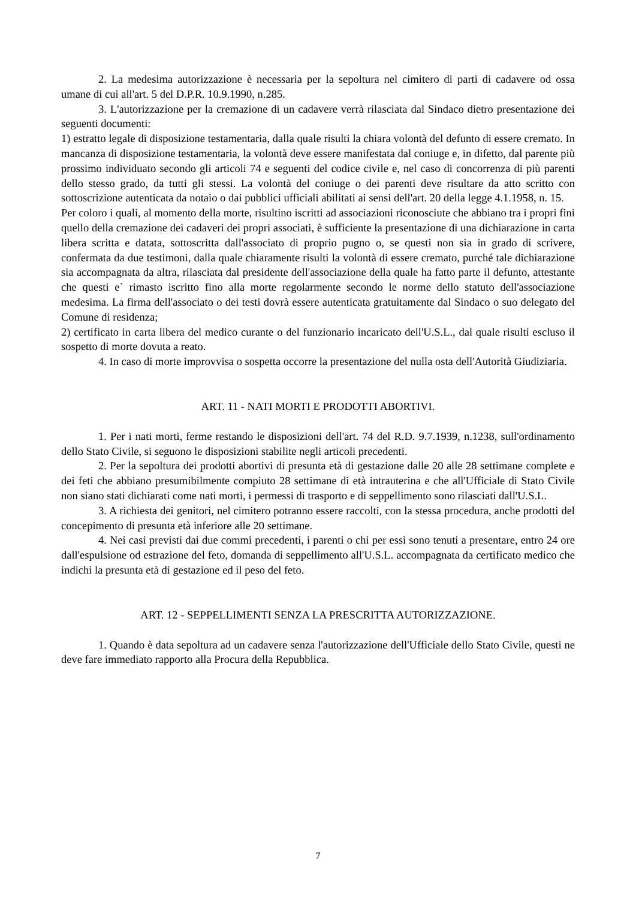2. La medesima autorizzazione è necessaria per la sepoltura nel cimitero di parti di cadavere od ossa umane di cui all'art. 5 del D.P.R. 10.9.1990, n.285.
3. L'autorizzazione per la cremazione di un cadavere verrà rilasciata dal Sindaco dietro presentazione dei seguenti documenti:
1) estratto legale di disposizione testamentaria, dalla quale risulti la chiara volontà del defunto di essere cremato. In mancanza di disposizione testamentaria, la volontà deve essere manifestata dal coniuge e, in difetto, dal parente più prossimo individuato secondo gli articoli 74 e seguenti del codice civile e, nel caso di concorrenza di più parenti dello stesso grado, da tutti gli stessi. La volontà del coniuge o dei parenti deve risultare da atto scritto con sottoscrizione autenticata da notaio o dai pubblici ufficiali abilitati ai sensi dell'art. 20 della legge 4.1.1958, n. 15.
Per coloro i quali, al momento della morte, risultino iscritti ad associazioni riconosciute che abbiano tra i propri fini quello della cremazione dei cadaveri dei propri associati, è sufficiente la presentazione di una dichiarazione in carta libera scritta e datata, sottoscritta dall'associato di proprio pugno o, se questi non sia in grado di scrivere, confermata da due testimoni, dalla quale chiaramente risulti la volontà di essere cremato, purché tale dichiarazione sia accompagnata da altra, rilasciata dal presidente dell'associazione della quale ha fatto parte il defunto, attestante che questi e` rimasto iscritto fino alla morte regolarmente secondo le norme dello statuto dell'associazione medesima. La firma dell'associato o dei testi dovrà essere autenticata gratuitamente dal Sindaco o suo delegato del Comune di residenza;
2) certificato in carta libera del medico curante o del funzionario incaricato dell'U.S.L., dal quale risulti escluso il sospetto di morte dovuta a reato.
4. In caso di morte improvvisa o sospetta occorre la presentazione del nulla osta dell'Autorità Giudiziaria.
ART. 11 - NATI MORTI E PRODOTTI ABORTIVI.
1. Per i nati morti, ferme restando le disposizioni dell'art. 74 del R.D. 9.7.1939, n.1238, sull'ordinamento dello Stato Civile, si seguono le disposizioni stabilite negli articoli precedenti.
2. Per la sepoltura dei prodotti abortivi di presunta età di gestazione dalle 20 alle 28 settimane complete e dei feti che abbiano presumibilmente compiuto 28 settimane di età intrauterina e che all'Ufficiale di Stato Civile non siano stati dichiarati come nati morti, i permessi di trasporto e di seppellimento sono rilasciati dall'U.S.L.
3. A richiesta dei genitori, nel cimitero potranno essere raccolti, con la stessa procedura, anche prodotti del concepimento di presunta età inferiore alle 20 settimane.
4. Nei casi previsti dai due commi precedenti, i parenti o chi per essi sono tenuti a presentare, entro 24 ore dall'espulsione od estrazione del feto, domanda di seppellimento all'U.S.L. accompagnata da certificato medico che indichi la presunta età di gestazione ed il peso del feto.
ART. 12 - SEPPELLIMENTI SENZA LA PRESCRITTA AUTORIZZAZIONE.
1. Quando è data sepoltura ad un cadavere senza l'autorizzazione dell'Ufficiale dello Stato Civile, questi ne deve fare immediato rapporto alla Procura della Repubblica.
7